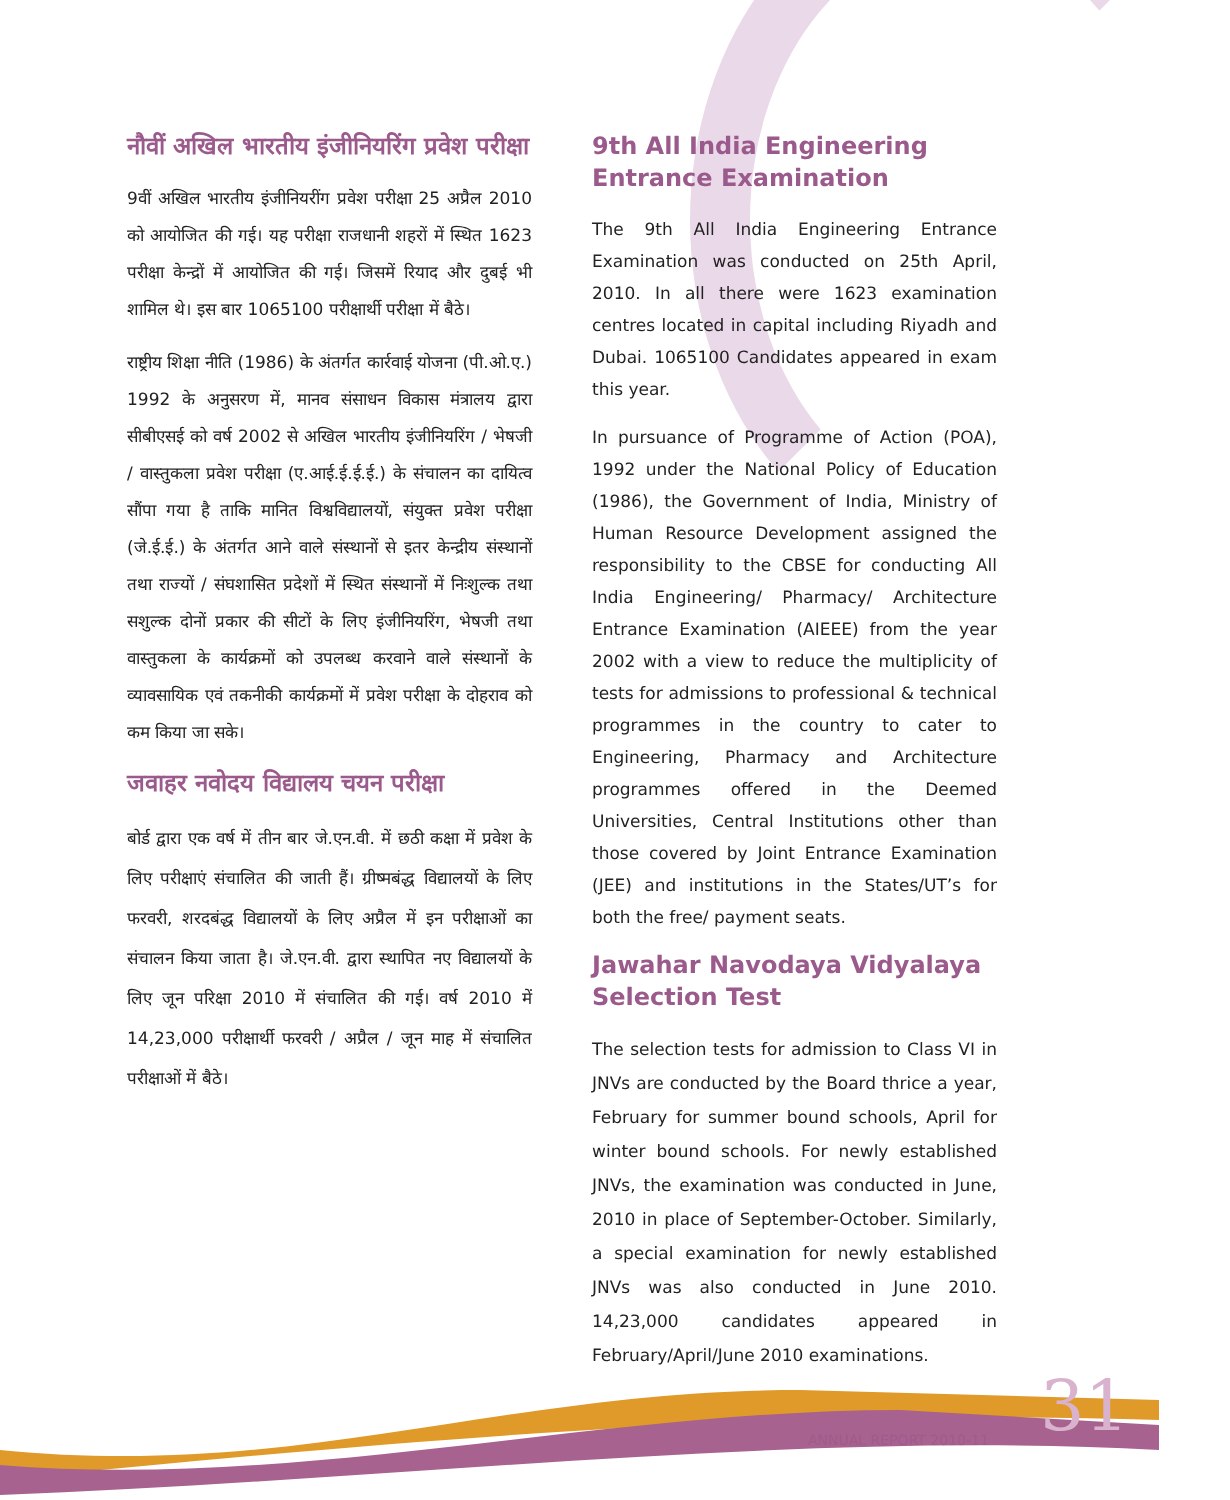नौवीं अखिल भारतीय इंजीनियरिंग प्रवेश परीक्षा
9वीं अखिल भारतीय इंजीनियरींग प्रवेश परीक्षा 25 अप्रैल 2010 को आयोजित की गई। यह परीक्षा राजधानी शहरों में स्थित 1623 परीक्षा केन्द्रों में आयोजित की गई। जिसमें रियाद और दुबई भी शामिल थे। इस बार 1065100 परीक्षार्थी परीक्षा में बैठे।
राष्ट्रीय शिक्षा नीति (1986) के अंतर्गत कार्रवाई योजना (पी.ओ.ए.) 1992 के अनुसरण में, मानव संसाधन विकास मंत्रालय द्वारा सीबीएसई को वर्ष 2002 से अखिल भारतीय इंजीनियरिंग / भेषजी / वास्तुकला प्रवेश परीक्षा (ए.आई.ई.ई.ई.) के संचालन का दायित्व सौंपा गया है ताकि मानित विश्वविद्यालयों, संयुक्त प्रवेश परीक्षा (जे.ई.ई.) के अंतर्गत आने वाले संस्थानों से इतर केन्द्रीय संस्थानों तथा राज्यों / संघशासित प्रदेशों में स्थित संस्थानों में निःशुल्क तथा सशुल्क दोनों प्रकार की सीटों के लिए इंजीनियरिंग, भेषजी तथा वास्तुकला के कार्यक्रमों को उपलब्ध करवाने वाले संस्थानों के व्यावसायिक एवं तकनीकी कार्यक्रमों में प्रवेश परीक्षा के दोहराव को कम किया जा सके।
जवाहर नवोदय विद्यालय चयन परीक्षा
बोर्ड द्वारा एक वर्ष में तीन बार जे.एन.वी. में छठी कक्षा में प्रवेश के लिए परीक्षाएं संचालित की जाती हैं। ग्रीष्मबंद्ध विद्यालयों के लिए फरवरी, शरदबंद्ध विद्यालयों के लिए अप्रैल में इन परीक्षाओं का संचालन किया जाता है। जे.एन.वी. द्वारा स्थापित नए विद्यालयों के लिए जून परिक्षा 2010 में संचालित की गई। वर्ष 2010 में 14,23,000 परीक्षार्थी फरवरी / अप्रैल / जून माह में संचालित परीक्षाओं में बैठे।
9th All India Engineering Entrance Examination
The 9th All India Engineering Entrance Examination was conducted on 25th April, 2010. In all there were 1623 examination centres located in capital including Riyadh and Dubai. 1065100 Candidates appeared in exam this year.
In pursuance of Programme of Action (POA), 1992 under the National Policy of Education (1986), the Government of India, Ministry of Human Resource Development assigned the responsibility to the CBSE for conducting All India Engineering/ Pharmacy/ Architecture Entrance Examination (AIEEE) from the year 2002 with a view to reduce the multiplicity of tests for admissions to professional & technical programmes in the country to cater to Engineering, Pharmacy and Architecture programmes offered in the Deemed Universities, Central Institutions other than those covered by Joint Entrance Examination (JEE) and institutions in the States/UT’s for both the free/ payment seats.
Jawahar Navodaya Vidyalaya Selection Test
The selection tests for admission to Class VI in JNVs are conducted by the Board thrice a year, February for summer bound schools, April for winter bound schools. For newly established JNVs, the examination was conducted in June, 2010 in place of September-October. Similarly, a special examination for newly established JNVs was also conducted in June 2010. 14,23,000 candidates appeared in February/April/June 2010 examinations.
ANNUAL REPORT 2010-11 31